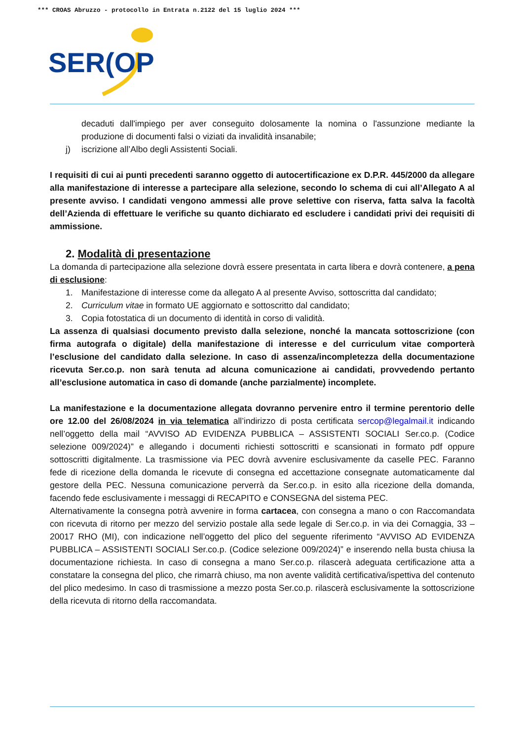*** CROAS Abruzzo - protocollo in Entrata n.2122 del 15 luglio 2024 ***
SER
(OP
decaduti dall'impiego per aver conseguito dolosamente la nomina o l'assunzione mediante la produzione di documenti falsi o viziati da invalidità insanabile;
j) iscrizione all’Albo degli Assistenti Sociali.
I requisiti di cui ai punti precedenti saranno oggetto di autocertificazione ex D.P.R. 445/2000 da allegare alla manifestazione di interesse a partecipare alla selezione, secondo lo schema di cui all’Allegato A al presente avviso. I candidati vengono ammessi alle prove selettive con riserva, fatta salva la facoltà dell’Azienda di effettuare le verifiche su quanto dichiarato ed escludere i candidati privi dei requisiti di ammissione.
2. Modalità di presentazione
La domanda di partecipazione alla selezione dovrà essere presentata in carta libera e dovrà contenere, a pena di esclusione:
1. Manifestazione di interesse come da allegato A al presente Avviso, sottoscritta dal candidato;
2. Curriculum vitae in formato UE aggiornato e sottoscritto dal candidato;
3. Copia fotostatica di un documento di identità in corso di validità.
La assenza di qualsiasi documento previsto dalla selezione, nonché la mancata sottoscrizione (con firma autografa o digitale) della manifestazione di interesse e del curriculum vitae comporterà l’esclusione del candidato dalla selezione. In caso di assenza/incompletezza della documentazione ricevuta Ser.co.p. non sarà tenuta ad alcuna comunicazione ai candidati, provvedendo pertanto all’esclusione automatica in caso di domande (anche parzialmente) incomplete.
La manifestazione e la documentazione allegata dovranno pervenire entro il termine perentorio delle ore 12.00 del 26/08/2024 in via telematica all’indirizzo di posta certificata sercop@legalmail.it indicando nell’oggetto della mail “AVVISO AD EVIDENZA PUBBLICA – ASSISTENTI SOCIALI Ser.co.p. (Codice selezione 009/2024)” e allegando i documenti richiesti sottoscritti e scansionati in formato pdf oppure sottoscritti digitalmente. La trasmissione via PEC dovrà avvenire esclusivamente da caselle PEC. Faranno fede di ricezione della domanda le ricevute di consegna ed accettazione consegnate automaticamente dal gestore della PEC. Nessuna comunicazione perverrà da Ser.co.p. in esito alla ricezione della domanda, facendo fede esclusivamente i messaggi di RECAPITO e CONSEGNA del sistema PEC.
Alternativamente la consegna potrà avvenire in forma cartacea, con consegna a mano o con Raccomandata con ricevuta di ritorno per mezzo del servizio postale alla sede legale di Ser.co.p. in via dei Cornaggia, 33 – 20017 RHO (MI), con indicazione nell’oggetto del plico del seguente riferimento “AVVISO AD EVIDENZA PUBBLICA – ASSISTENTI SOCIALI Ser.co.p. (Codice selezione 009/2024)” e inserendo nella busta chiusa la documentazione richiesta. In caso di consegna a mano Ser.co.p. rilascerà adeguata certificazione atta a constatare la consegna del plico, che rimarrà chiuso, ma non avente validità certificativa/ispettiva del contenuto del plico medesimo. In caso di trasmissione a mezzo posta Ser.co.p. rilascerà esclusivamente la sottoscrizione della ricevuta di ritorno della raccomandata.